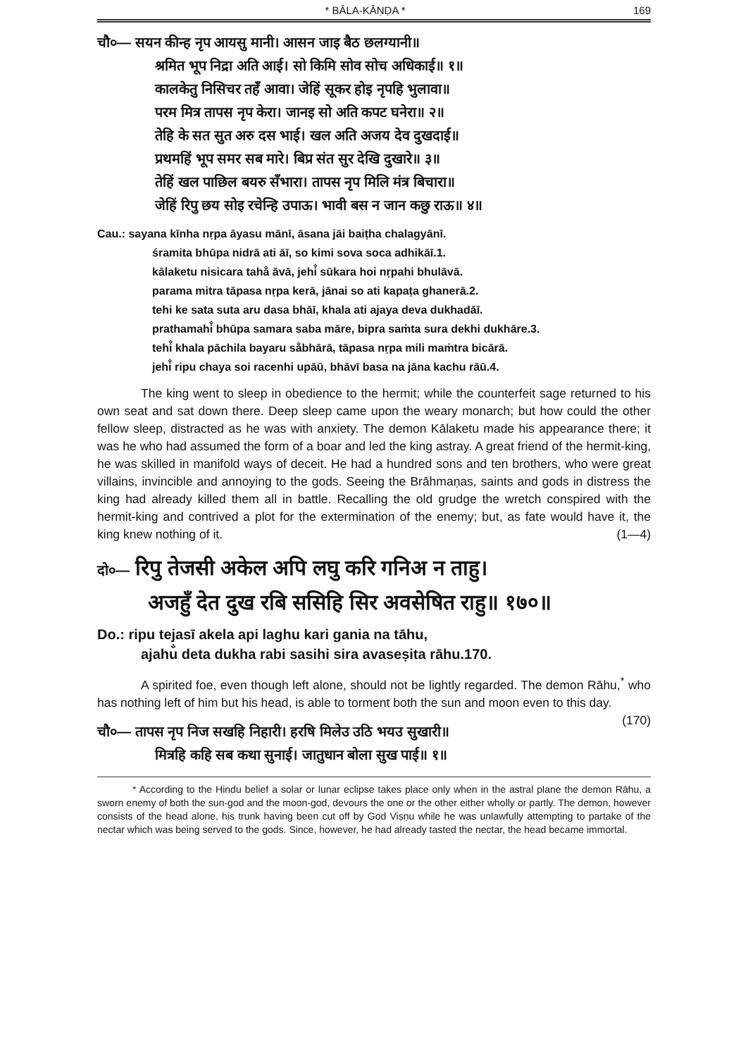* BĀLA-KĀṆḌA * 169
चौ०— सयन कीन्ह नृप आयसु मानी। आसन जाइ बैठ छलग्यानी॥
श्रमित भूप निद्रा अति आई। सो किमि सोव सोच अधिकाई॥ १॥
कालकेतु निसिचर तहँ आवा। जेहिं सूकर होइ नृपहि भुलावा॥
परम मित्र तापस नृप केरा। जानइ सो अति कपट घनेरा॥ २॥
तेहि के सत सुत अरु दस भाई। खल अति अजय देव दुखदाई॥
प्रथमहिं भूप समर सब मारे। बिप्र संत सुर देखि दुखारे॥ ३॥
तेहिं खल पाछिल बयरु सँभारा। तापस नृप मिलि मंत्र बिचारा॥
जेहिं रिपु छय सोइ रचेन्हि उपाऊ। भावी बस न जान कछु राऊ॥ ४॥
Cau.: sayana kīnha nṛpa āyasu mānī, āsana jāi baiṭha chalagyānī.
śramita bhūpa nidrā ati āī, so kimi sova soca adhikāī.1.
kālaketu nisicara taha̐ āvā, jehi̐ sūkara hoi nṛpahi bhulāvā.
parama mitra tāpasa nṛpa kerā, jānai so ati kapaṭa ghanerā.2.
tehi ke sata suta aru dasa bhāī, khala ati ajaya deva dukhadāī.
prathamahi̐ bhūpa samara saba māre, bipra saṁta sura dekhi dukhāre.3.
tehi̐ khala pāchila bayaru sa̐bhārā, tāpasa nṛpa mili maṁtra bicārā.
jehi̐ ripu chaya soi racenhi upāū, bhāvī basa na jāna kachu rāū.4.
The king went to sleep in obedience to the hermit; while the counterfeit sage returned to his own seat and sat down there. Deep sleep came upon the weary monarch; but how could the other fellow sleep, distracted as he was with anxiety. The demon Kālaketu made his appearance there; it was he who had assumed the form of a boar and led the king astray. A great friend of the hermit-king, he was skilled in manifold ways of deceit. He had a hundred sons and ten brothers, who were great villains, invincible and annoying to the gods. Seeing the Brāhmaṇas, saints and gods in distress the king had already killed them all in battle. Recalling the old grudge the wretch conspired with the hermit-king and contrived a plot for the extermination of the enemy; but, as fate would have it, the king knew nothing of it. (1—4)
दो०— रिपु तेजसी अकेल अपि लघु करि गनिअ न ताहु।
अजहुँ देत दुख रबि ससिहि सिर अवसेषित राहु॥ १७०॥
Do.: ripu tejasī akela api laghu kari gania na tāhu,
ajahu̐ deta dukha rabi sasihi sira avaseṣita rāhu.170.
A spirited foe, even though left alone, should not be lightly regarded. The demon Rāhu,<sup>*</sup> who has nothing left of him but his head, is able to torment both the sun and moon even to this day. (170)
चौ०— तापस नृप निज सखहि निहारी। हरषि मिलेउ उठि भयउ सुखारी॥
मित्रहि कहि सब कथा सुनाई। जातुधान बोला सुख पाई॥ १॥
* According to the Hindu belief a solar or lunar eclipse takes place only when in the astral plane the demon Rāhu, a sworn enemy of both the sun-god and the moon-god, devours the one or the other either wholly or partly. The demon, however consists of the head alone, his trunk having been cut off by God Viṣṇu while he was unlawfully attempting to partake of the nectar which was being served to the gods. Since, however, he had already tasted the nectar, the head became immortal.